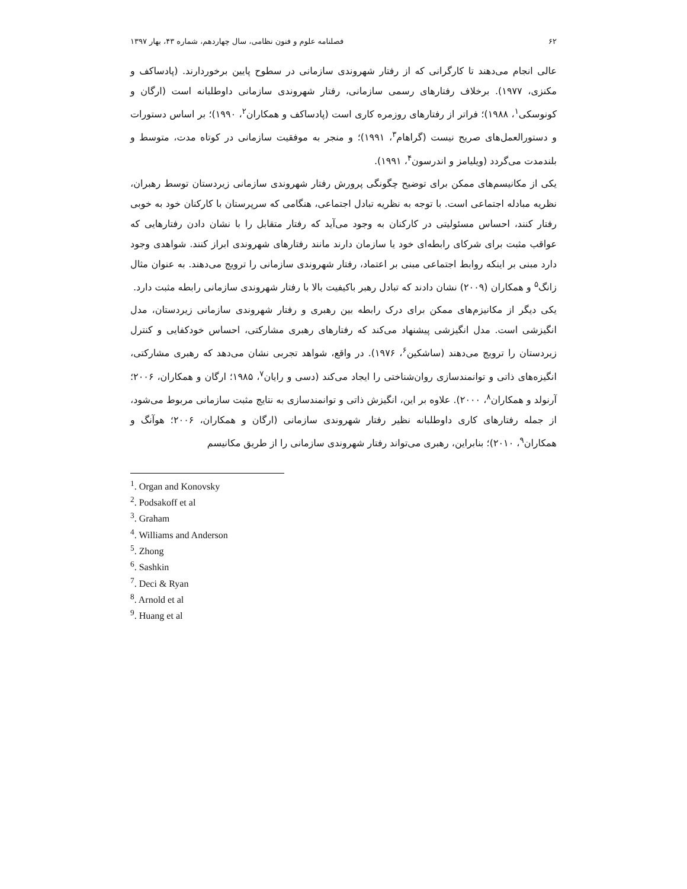۶۲ فصلنامه علوم و فنون نظامی، سال چهاردهم، شماره ۴۳، بهار ۱۳۹۷
عالی انجام می‌دهند تا کارگرانی که از رفتار شهروندی سازمانی در سطوح پایین برخوردارند. (پادساکف و مکنزی، ۱۹۷۷). برخلاف رفتارهای رسمی سازمانی، رفتار شهروندی سازمانی داوطلبانه است (ارگان و کونوسکی<sup>۱</sup>، ۱۹۸۸)؛ فراتر از رفتارهای روزمره کاری است (پادساکف و همکاران<sup>۲</sup>، ۱۹۹۰)؛ بر اساس دستورات و دستورالعمل‌های صریح نیست (گراهام<sup>۳</sup>، ۱۹۹۱)؛ و منجر به موفقیت سازمانی در کوتاه مدت، متوسط و بلندمدت می‌گردد (ویلیامز و اندرسون<sup>۴</sup>، ۱۹۹۱).
یکی از مکانیسم‌های ممکن برای توضیح چگونگی پرورش رفتار شهروندی سازمانی زیردستان توسط رهبران، نظریه مبادله اجتماعی است. با توجه به نظریه تبادل اجتماعی، هنگامی که سرپرستان با کارکنان خود به خوبی رفتار کنند، احساس مسئولیتی در کارکنان به وجود می‌آید که رفتار متقابل را با نشان دادن رفتارهایی که عواقب مثبت برای شرکای رابطه‌ای خود یا سازمان دارند مانند رفتارهای شهروندی ابراز کنند. شواهدی وجود دارد مبنی بر اینکه روابط اجتماعی مبنی بر اعتماد، رفتار شهروندی سازمانی را ترویج می‌دهند. به عنوان مثال زانگ<sup>۵</sup> و همکاران (۲۰۰۹) نشان دادند که تبادل رهبر باکیفیت بالا با رفتار شهروندی سازمانی رابطه مثبت دارد.
یکی دیگر از مکانیزم‌های ممکن برای درک رابطه بین رهبری و رفتار شهروندی سازمانی زیردستان، مدل انگیزشی است. مدل انگیزشی پیشنهاد می‌کند که رفتارهای رهبری مشارکتی، احساس خودکفایی و کنترل زیردستان را ترویج می‌دهند (ساشکین<sup>۶</sup>، ۱۹۷۶). در واقع، شواهد تجربی نشان می‌دهد که رهبری مشارکتی، انگیزه‌های ذاتی و توانمندسازی روان‌شناختی را ایجاد می‌کند (دسی و رایان<sup>۷</sup>، ۱۹۸۵؛ ارگان و همکاران، ۲۰۰۶؛ آرنولد و همکاران<sup>۸</sup>، ۲۰۰۰). علاوه بر این، انگیزش ذاتی و توانمندسازی به نتایج مثبت سازمانی مربوط می‌شود، از جمله رفتارهای کاری داوطلبانه نظیر رفتار شهروندی سازمانی (ارگان و همکاران، ۲۰۰۶؛ هوآنگ و همکاران<sup>۹</sup>، ۲۰۱۰)؛ بنابراین، رهبری می‌تواند رفتار شهروندی سازمانی را از طریق مکانیسم
<sup>1</sup>. Organ and Konovsky
<sup>2</sup>. Podsakoff et al
<sup>3</sup>. Graham
<sup>4</sup>. Williams and Anderson
<sup>5</sup>. Zhong
<sup>6</sup>. Sashkin
<sup>7</sup>. Deci & Ryan
<sup>8</sup>. Arnold et al
<sup>9</sup>. Huang et al